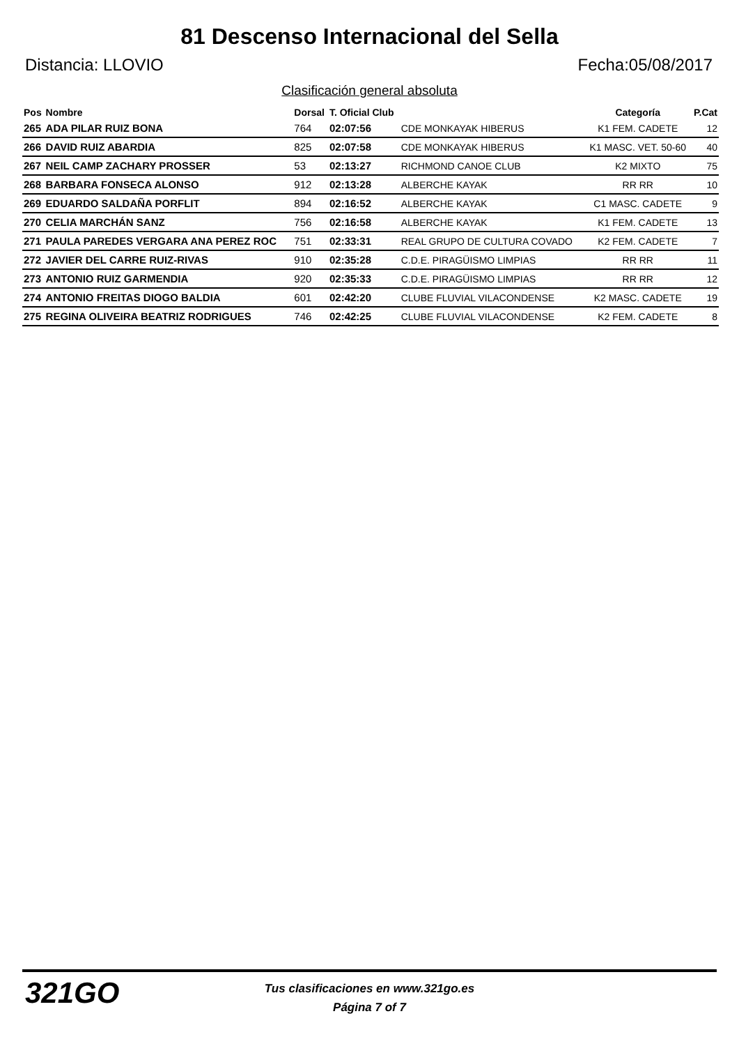81 Descenso Internacional del Sella
Distancia: LLOVIO Fecha:05/08/2017
Clasificación general absoluta
| Pos | Nombre | Dorsal | T. Oficial Club | | Categoría | P.Cat |
| --- | --- | --- | --- | --- | --- | --- |
| 265 | ADA PILAR RUIZ BONA | 764 | 02:07:56 | CDE MONKAYAK HIBERUS | K1 FEM. CADETE | 12 |
| 266 | DAVID RUIZ ABARDIA | 825 | 02:07:58 | CDE MONKAYAK HIBERUS | K1 MASC. VET. 50-60 | 40 |
| 267 | NEIL CAMP ZACHARY PROSSER | 53 | 02:13:27 | RICHMOND CANOE CLUB | K2 MIXTO | 75 |
| 268 | BARBARA FONSECA ALONSO | 912 | 02:13:28 | ALBERCHE KAYAK | RR RR | 10 |
| 269 | EDUARDO SALDAÑA PORFLIT | 894 | 02:16:52 | ALBERCHE KAYAK | C1 MASC. CADETE | 9 |
| 270 | CELIA MARCHÁN SANZ | 756 | 02:16:58 | ALBERCHE KAYAK | K1 FEM. CADETE | 13 |
| 271 | PAULA PAREDES VERGARA ANA PEREZ ROC | 751 | 02:33:31 | REAL GRUPO DE CULTURA COVADO | K2 FEM. CADETE | 7 |
| 272 | JAVIER DEL CARRE RUIZ-RIVAS | 910 | 02:35:28 | C.D.E. PIRAGÜISMO LIMPIAS | RR RR | 11 |
| 273 | ANTONIO RUIZ GARMENDIA | 920 | 02:35:33 | C.D.E. PIRAGÜISMO LIMPIAS | RR RR | 12 |
| 274 | ANTONIO FREITAS DIOGO BALDIA | 601 | 02:42:20 | CLUBE FLUVIAL VILACONDENSE | K2 MASC. CADETE | 19 |
| 275 | REGINA OLIVEIRA BEATRIZ RODRIGUES | 746 | 02:42:25 | CLUBE FLUVIAL VILACONDENSE | K2 FEM. CADETE | 8 |
321GO
Tus clasificaciones en www.321go.es
Página 7 of 7